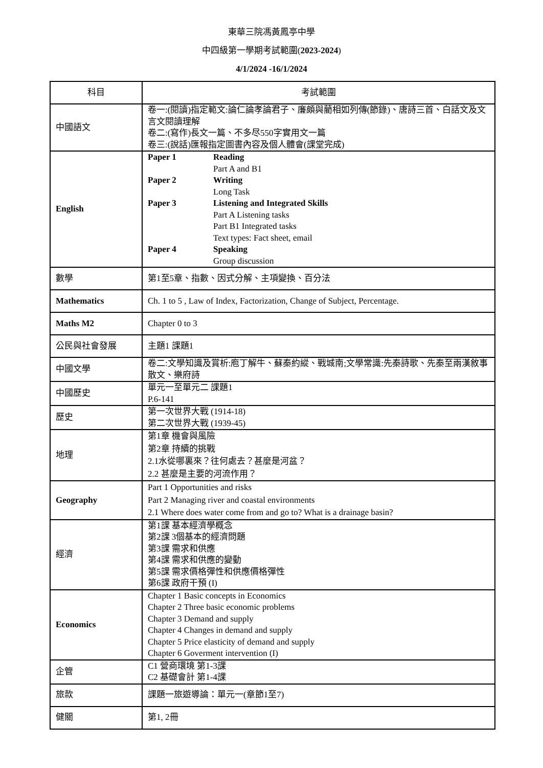東華三院馮黃鳳亭中學
中四級第一學期考試範圍(2023-2024)
4/1/2024 -16/1/2024
| 科目 | 考試範圍 |
| 中國語文 | 卷一:(閱讀)指定範文:論仁論孝論君子、廉頗與藺相如列傳(節錄)、唐詩三首、白話文及文言文閱讀理解 卷二:(寫作)長文一篇、不多尽550字實用文一篇 卷三:(說話)匯報指定圖書內容及個人體會(課堂完成) |
| English | Paper 1 Reading Part A and B1 Paper 2 Writing Long Task Paper 3 Listening and Integrated Skills Part A Listening tasks Part B1 Integrated tasks Text types: Fact sheet, email Paper 4 Speaking Group discussion |
| 數學 | 第1至5章、指數、因式分解、主項變換、百分法 |
| Mathematics | Ch. 1 to 5 , Law of Index, Factorization, Change of Subject, Percentage. |
| Maths M2 | Chapter 0 to 3 |
| 公民與社會發展 | 主題1 課題1 |
| 中國文學 | 卷二:文學知識及賞析:庖丁解牛、蘇秦約縱、戰城南;文學常識:先秦詩歌、先秦至兩漢敘事散文、樂府詩 |
| 中國歷史 | 單元一至單元二 課題1 P.6-141 |
| 歷史 | 第一次世界大戰 (1914-18) 第二次世界大戰 (1939-45) |
| 地理 | 第1章 機會與風險 第2章 持續的挑戰 2.1水從哪裏來？往何處去？甚麼是河盆？ 2.2 甚麼是主要的河流作用？ |
| Geography | Part 1 Opportunities and risks Part 2 Managing river and coastal environments 2.1 Where does water come from and go to? What is a drainage basin? |
| 經濟 | 第1課 基本經濟學概念 第2課 3個基本的經濟問題 第3課 需求和供應 第4課 需求和供應的變動 第5課 需求價格彈性和供應價格彈性 第6課 政府干預 (I) |
| Economics | Chapter 1 Basic concepts in Economics Chapter 2 Three basic economic problems Chapter 3 Demand and supply Chapter 4 Changes in demand and supply Chapter 5 Price elasticity of demand and supply Chapter 6 Goverment intervention (I) |
| 企管 | C1 營商環境 第1-3課 C2 基礎會計 第1-4課 |
| 旅款 | 課題一旅遊導論：單元一(章節1至7) |
| 健關 | 第1, 2冊 |